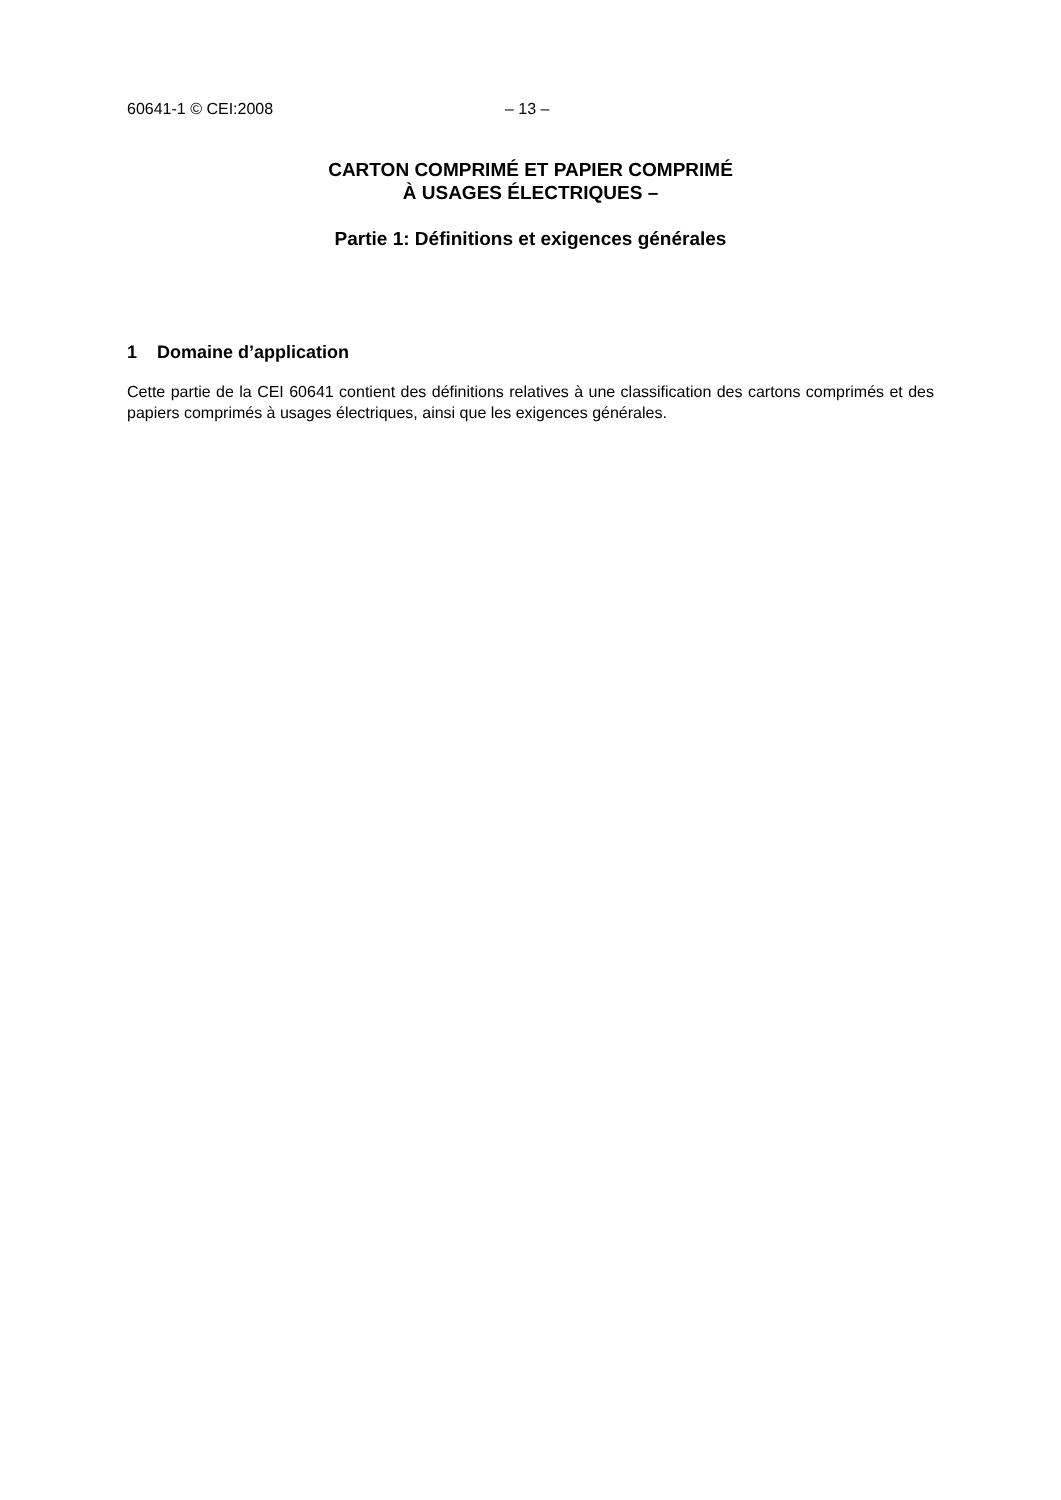60641-1 © CEI:2008 – 13 –
CARTON COMPRIMÉ ET PAPIER COMPRIMÉ
À USAGES ÉLECTRIQUES –
Partie 1: Définitions et exigences générales
1 Domaine d’application
Cette partie de la CEI 60641 contient des définitions relatives à une classification des cartons comprimés et des papiers comprimés à usages électriques, ainsi que les exigences générales.